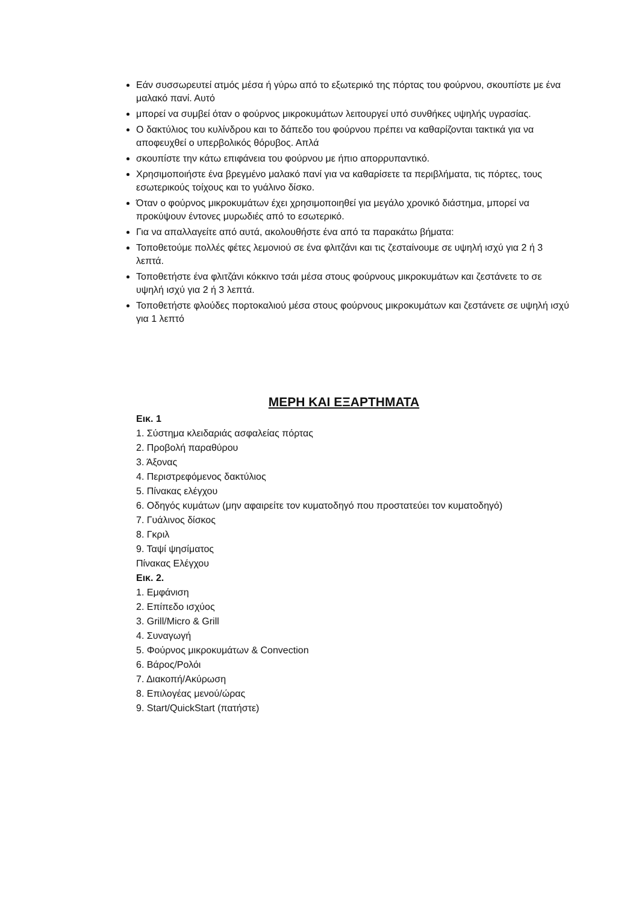Εάν συσσωρευτεί ατμός μέσα ή γύρω από το εξωτερικό της πόρτας του φούρνου, σκουπίστε με ένα μαλακό πανί. Αυτό
μπορεί να συμβεί όταν ο φούρνος μικροκυμάτων λειτουργεί υπό συνθήκες υψηλής υγρασίας.
Ο δακτύλιος του κυλίνδρου και το δάπεδο του φούρνου πρέπει να καθαρίζονται τακτικά για να αποφευχθεί ο υπερβολικός θόρυβος. Απλά
σκουπίστε την κάτω επιφάνεια του φούρνου με ήπιο απορρυπαντικό.
Χρησιμοποιήστε ένα βρεγμένο μαλακό πανί για να καθαρίσετε τα περιβλήματα, τις πόρτες, τους εσωτερικούς τοίχους και το γυάλινο δίσκο.
Όταν ο φούρνος μικροκυμάτων έχει χρησιμοποιηθεί για μεγάλο χρονικό διάστημα, μπορεί να προκύψουν έντονες μυρωδιές από το εσωτερικό.
Για να απαλλαγείτε από αυτά, ακολουθήστε ένα από τα παρακάτω βήματα:
Τοποθετούμε πολλές φέτες λεμονιού σε ένα φλιτζάνι και τις ζεσταίνουμε σε υψηλή ισχύ για 2 ή 3 λεπτά.
Τοποθετήστε ένα φλιτζάνι κόκκινο τσάι μέσα στους φούρνους μικροκυμάτων και ζεστάνετε το σε υψηλή ισχύ για 2 ή 3 λεπτά.
Τοποθετήστε φλούδες πορτοκαλιού μέσα στους φούρνους μικροκυμάτων και ζεστάνετε σε υψηλή ισχύ για 1 λεπτό
ΜΕΡΗ ΚΑΙ ΕΞΑΡΤΗΜΑΤΑ
Εικ. 1
1. Σύστημα κλειδαριάς ασφαλείας πόρτας
2. Προβολή παραθύρου
3. Άξονας
4. Περιστρεφόμενος δακτύλιος
5. Πίνακας ελέγχου
6. Οδηγός κυμάτων (μην αφαιρείτε τον κυματοδηγό που προστατεύει τον κυματοδηγό)
7. Γυάλινος δίσκος
8. Γκριλ
9. Ταψί ψησίματος
Πίνακας Ελέγχου
Εικ. 2.
1. Εμφάνιση
2. Επίπεδο ισχύος
3. Grill/Micro & Grill
4. Συναγωγή
5. Φούρνος μικροκυμάτων & Convection
6. Βάρος/Ρολόι
7. Διακοπή/Ακύρωση
8. Επιλογέας μενού/ώρας
9. Start/QuickStart (πατήστε)